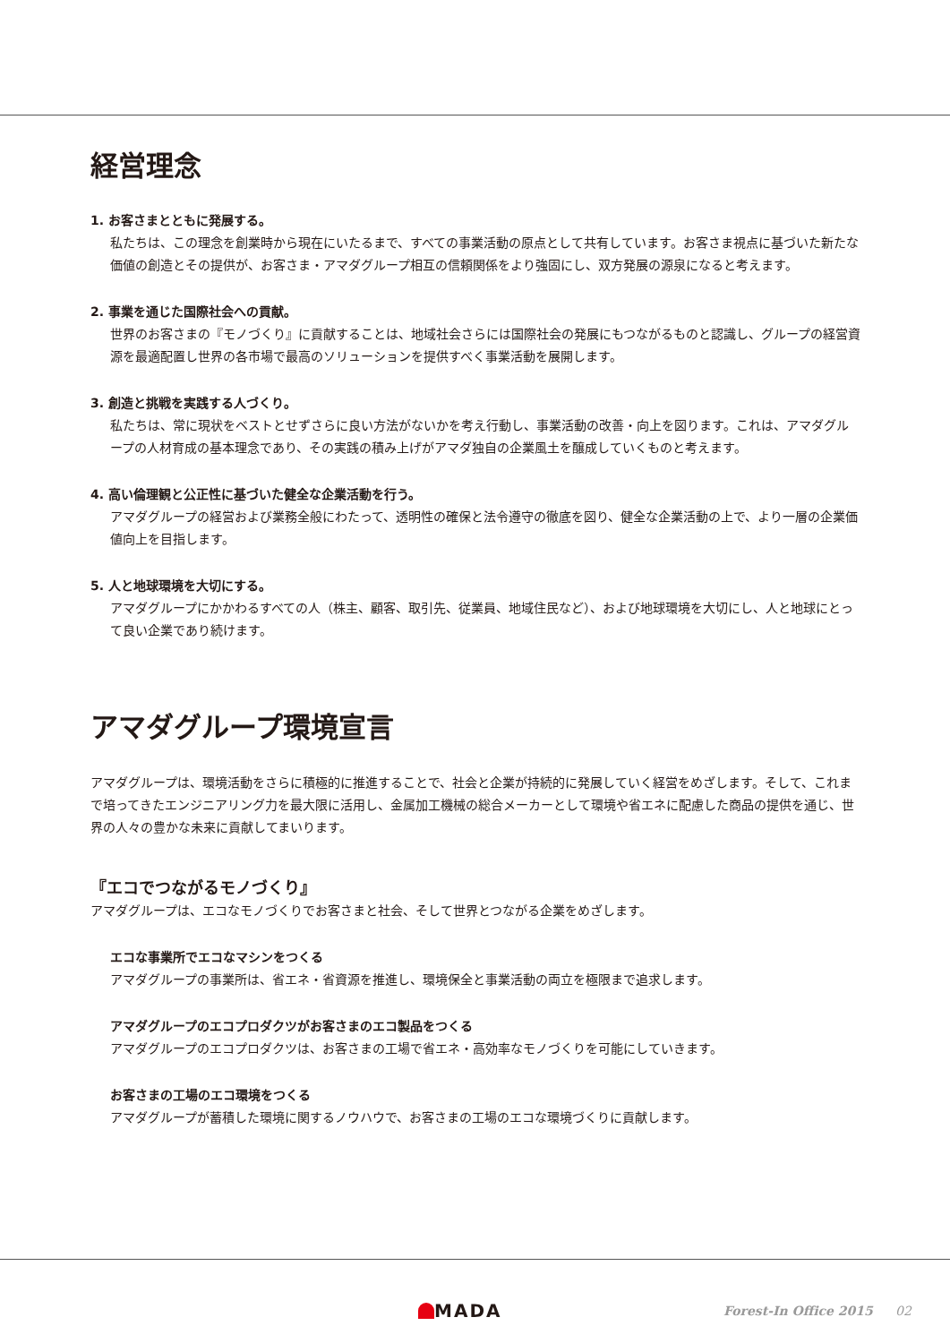経営理念
1. お客さまとともに発展する。
私たちは、この理念を創業時から現在にいたるまで、すべての事業活動の原点として共有しています。お客さま視点に基づいた新たな価値の創造とその提供が、お客さま・アマダグループ相互の信頼関係をより強固にし、双方発展の源泉になると考えます。
2. 事業を通じた国際社会への貢献。
世界のお客さまの『モノづくり』に貢献することは、地域社会さらには国際社会の発展にもつながるものと認識し、グループの経営資源を最適配置し世界の各市場で最高のソリューションを提供すべく事業活動を展開します。
3. 創造と挑戦を実践する人づくり。
私たちは、常に現状をベストとせずさらに良い方法がないかを考え行動し、事業活動の改善・向上を図ります。これは、アマダグループの人材育成の基本理念であり、その実践の積み上げがアマダ独自の企業風土を醸成していくものと考えます。
4. 高い倫理観と公正性に基づいた健全な企業活動を行う。
アマダグループの経営および業務全般にわたって、透明性の確保と法令遵守の徹底を図り、健全な企業活動の上で、より一層の企業価値向上を目指します。
5. 人と地球環境を大切にする。
アマダグループにかかわるすべての人（株主、顧客、取引先、従業員、地域住民など）、および地球環境を大切にし、人と地球にとって良い企業であり続けます。
アマダグループ環境宣言
アマダグループは、環境活動をさらに積極的に推進することで、社会と企業が持続的に発展していく経営をめざします。そして、これまで培ってきたエンジニアリング力を最大限に活用し、金属加工機械の総合メーカーとして環境や省エネに配慮した商品の提供を通じ、世界の人々の豊かな未来に貢献してまいります。
『エコでつながるモノづくり』
アマダグループは、エコなモノづくりでお客さまと社会、そして世界とつながる企業をめざします。
エコな事業所でエコなマシンをつくる
アマダグループの事業所は、省エネ・省資源を推進し、環境保全と事業活動の両立を極限まで追求します。
アマダグループのエコプロダクツがお客さまのエコ製品をつくる
アマダグループのエコプロダクツは、お客さまの工場で省エネ・高効率なモノづくりを可能にしていきます。
お客さまの工場のエコ環境をつくる
アマダグループが蓄積した環境に関するノウハウで、お客さまの工場のエコな環境づくりに貢献します。
MADA Forest-In Office 2015 02